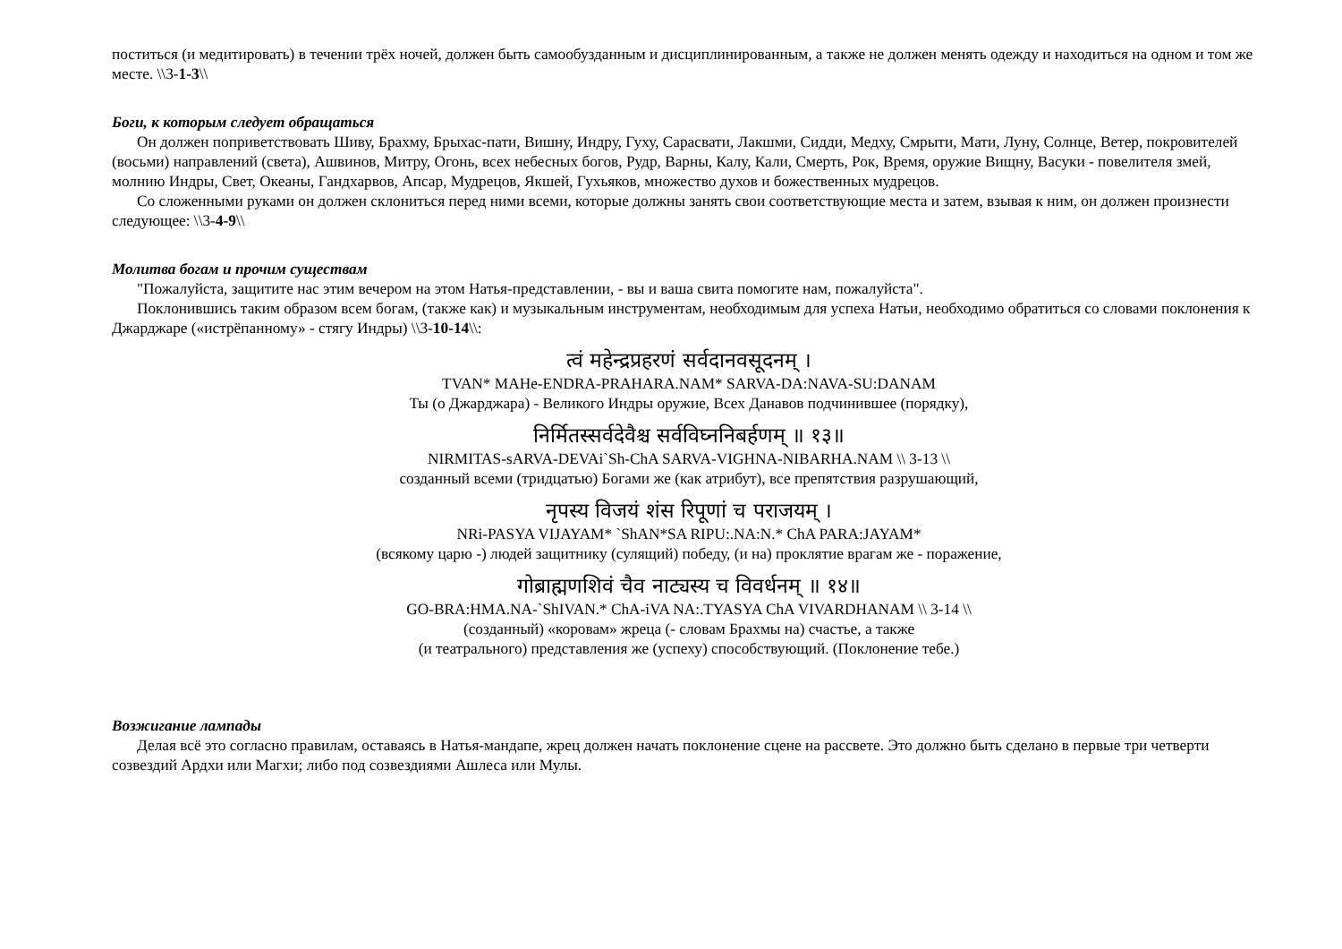поститься (и медитировать) в течении трёх ночей, должен быть самообузданным и дисциплинированным, а также не должен менять одежду и находиться на одном и том же месте. \\3-1-3\\
Боги, к которым следует обращаться
Он должен поприветствовать Шиву, Брахму, Брыхас-пати, Вишну, Индру, Гуху, Сарасвати, Лакшми, Сидди, Медху, Смрыти, Мати, Луну, Солнце, Ветер, покровителей (восьми) направлений (света), Ашвинов, Митру, Огонь, всех небесных богов, Рудр, Варны, Калу, Кали, Смерть, Рок, Время, оружие Вищну, Васуки - повелителя змей, молнию Индры, Свет, Океаны, Гандхарвов, Апсар, Мудрецов, Якшей, Гухьяков, множество духов и божественных мудрецов.
Со сложенными руками он должен склониться перед ними всеми, которые должны занять свои соответствующие места и затем, взывая к ним, он должен произнести следующее: \\3-4-9\\
Молитва богам и прочим существам
"Пожалуйста, защитите нас этим вечером на этом Натья-представлении, - вы и ваша свита помогите нам, пожалуйста".
Поклонившись таким образом всем богам, (также как) и музыкальным инструментам, необходимым для успеха Натьи, необходимо обратиться со словами поклонения к Джарджаре («истрёпанному» - стягу Индры) \\3-10-14\\:
त्वं महेन्द्रप्रहरणं सर्वदानवसूदनम् ।
TVAN* MAHe-ENDRA-PRAHARA.NAM* SARVA-DA:NAVA-SU:DANAM
Ты (о Джарджара) - Великого Индры оружие, Всех Данавов подчинившее (порядку),
निर्मितस्सर्वदेवैश्च सर्वविघ्ननिबर्हणम् ॥ १३॥
NIRMITAS-sARVA-DEVAi`Sh-ChA SARVA-VIGHNA-NIBARHA.NAM \\ 3-13 \\
созданный всеми (тридцатью) Богами же (как атрибут), все препятствия разрушающий,
नृपस्य विजयं शंस रिपूणां च पराजयम् ।
NRi-PASYA VIJAYAM* `ShAN*SA RIPU:.NA:N.* ChA PARA:JAYAM*
(всякому царю -) людей защитнику (сулящий) победу, (и на) проклятие врагам же - поражение,
गोब्राह्मणशिवं चैव नाट्यस्य च विवर्धनम् ॥ १४॥
GO-BRA:HMA.NA-`ShIVAN.* ChA-iVA NA:.TYASYA ChA VIVARDHANAM \\ 3-14 \\
(созданный) «коровам» жреца (- словам Брахмы на) счастье, а также
(и театрального) представления же (успеху) способствующий. (Поклонение тебе.)
Возжигание лампады
Делая всё это согласно правилам, оставаясь в Натья-мандапе, жрец должен начать поклонение сцене на рассвете. Это должно быть сделано в первые три четверти созвездий Ардхи или Магхи; либо под созвездиями Ашлеса или Мулы.